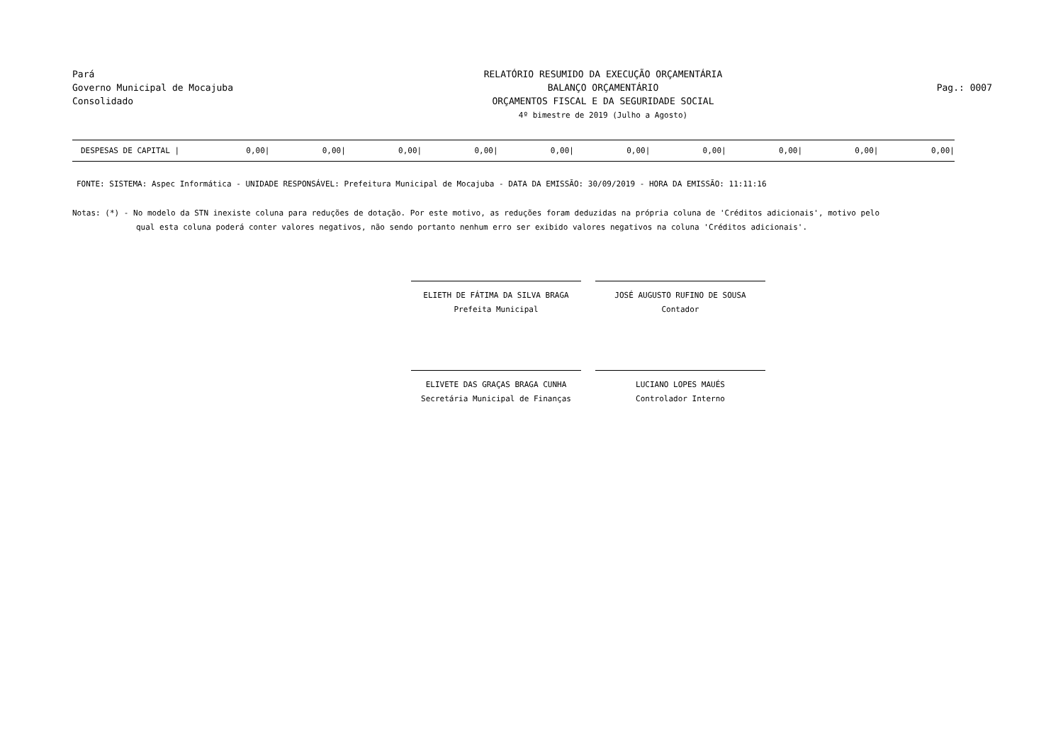Pará
Governo Municipal de Mocajuba
Consolidado
RELATÓRIO RESUMIDO DA EXECUÇÃO ORÇAMENTÁRIA
BALANÇO ORÇAMENTÁRIO
ORÇAMENTOS FISCAL E DA SEGURIDADE SOCIAL
4º bimestre de 2019 (Julho a Agosto)
Pag.: 0007
| DESPESAS DE CAPITAL / | 0,00/ | 0,00/ | 0,00/ | 0,00/ | 0,00/ | 0,00/ | 0,00/ | 0,00/ | 0,00/ | 0,00/ |
FONTE: SISTEMA: Aspec Informática - UNIDADE RESPONSÁVEL: Prefeitura Municipal de Mocajuba - DATA DA EMISSÃO: 30/09/2019 - HORA DA EMISSÃO: 11:11:16
Notas: (*) - No modelo da STN inexiste coluna para reduções de dotação. Por este motivo, as reduções foram deduzidas na própria coluna de 'Créditos adicionais', motivo pelo
qual esta coluna poderá conter valores negativos, não sendo portanto nenhum erro ser exibido valores negativos na coluna 'Créditos adicionais'.
ELIETH DE FÁTIMA DA SILVA BRAGA
Prefeita Municipal
JOSÉ AUGUSTO RUFINO DE SOUSA
Contador
ELIVETE DAS GRAÇAS BRAGA CUNHA
Secretária Municipal de Finanças
LUCIANO LOPES MAUÉS
Controlador Interno